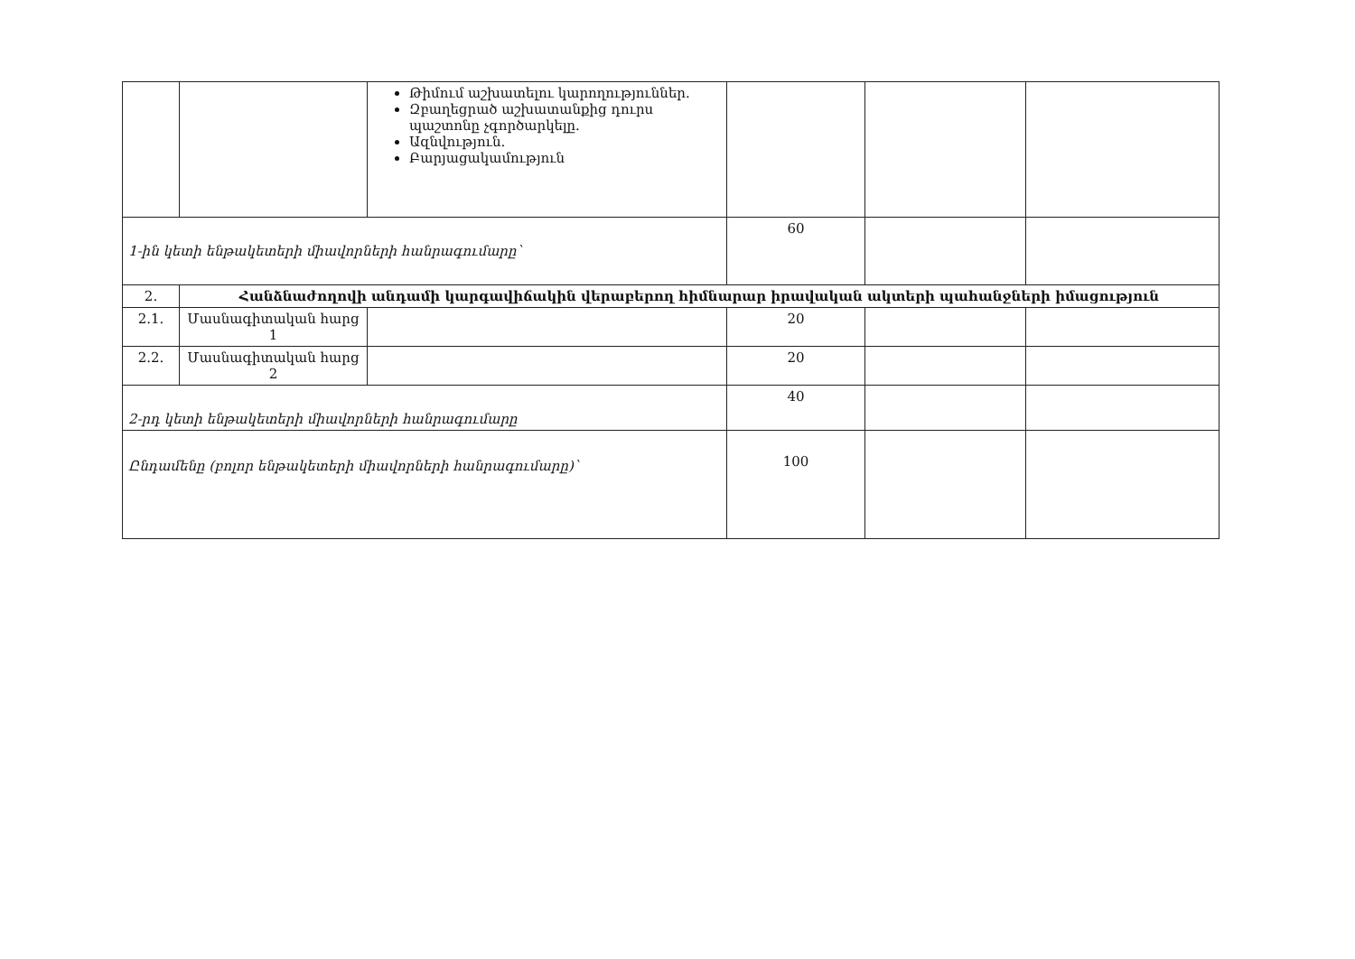| | | Թիմում աշխատելու կարողություններ. Զբաղեցրած աշխատանքից դուրս պաշտոնը չգործարկելը. Ազնվություն. Բարյացակամություն | | | |
| 1-ին կետի ենթակետերի միավորների հանրագումարը՝ | | | 60 | | |
| 2. | Հանձնաժողովի անդամի կարգավիճակին վերաբերող հիմնարար իրավական ակտերի պահանջների իմացություն | | | | |
| 2.1. | Մասնագիտական հարց 1 | | 20 | | |
| 2.2. | Մասնագիտական հարց 2 | | 20 | | |
| 2-րդ կետի ենթակետերի միավորների հանրագումարը | | | 40 | | |
| Ընդամենը (բոլոր ենթակետերի միավորների հանրագումարը)՝ | | | 100 | | |